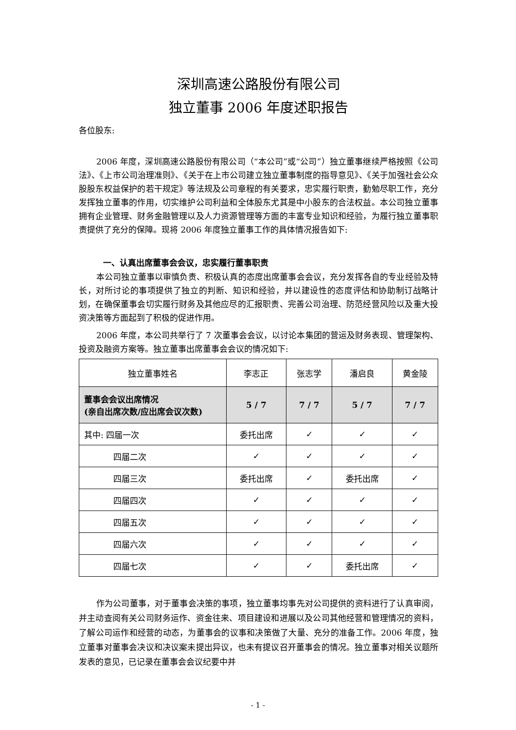深圳高速公路股份有限公司
独立董事 2006 年度述职报告
各位股东:
2006 年度，深圳高速公路股份有限公司（“本公司”或“公司”）独立董事继续严格按照《公司法》、《上市公司治理准则》、《关于在上市公司建立独立董事制度的指导意见》、《关于加强社会公众股股东权益保护的若干规定》等法规及公司章程的有关要求，忠实履行职责，勤勉尽职工作，充分发挥独立董事的作用，切实维护公司利益和全体股东尤其是中小股东的合法权益。本公司独立董事拥有企业管理、财务金融管理以及人力资源管理等方面的丰富专业知识和经验，为履行独立董事职责提供了充分的保障。现将 2006 年度独立董事工作的具体情况报告如下:
一、认真出席董事会会议，忠实履行董事职责
本公司独立董事以审慎负责、积极认真的态度出席董事会会议，充分发挥各自的专业经验及特长，对所讨论的事项提供了独立的判断、知识和经验，并以建设性的态度评估和协助制订战略计划，在确保董事会切实履行财务及其他应尽的汇报职责、完善公司治理、防范经营风险以及重大投资决策等方面起到了积极的促进作用。
2006 年度，本公司共举行了 7 次董事会会议，以讨论本集团的营运及财务表现、管理架构、投资及融资方案等。独立董事出席董事会会议的情况如下:
| 独立董事姓名 | 李志正 | 张志学 | 潘启良 | 黄金陵 |
| 董事会会议出席情况 (亲自出席次数/应出席会议次数) | 5 / 7 | 7 / 7 | 5 / 7 | 7 / 7 |
| 其中: 四届一次 | 委托出席 | ✓ | ✓ | ✓ |
| 四届二次 | ✓ | ✓ | ✓ | ✓ |
| 四届三次 | 委托出席 | ✓ | 委托出席 | ✓ |
| 四届四次 | ✓ | ✓ | ✓ | ✓ |
| 四届五次 | ✓ | ✓ | ✓ | ✓ |
| 四届六次 | ✓ | ✓ | ✓ | ✓ |
| 四届七次 | ✓ | ✓ | 委托出席 | ✓ |
作为公司董事，对于董事会决策的事项，独立董事均事先对公司提供的资料进行了认真审阅，并主动查阅有关公司财务运作、资金往来、项目建设和进展以及公司其他经营和管理情况的资料，了解公司运作和经营的动态，为董事会的议事和决策做了大量、充分的准备工作。2006 年度，独立董事对董事会决议和决议案未提出异议，也未有提议召开董事会的情况。独立董事对相关议题所发表的意见，已记录在董事会会议纪要中并
- 1 -